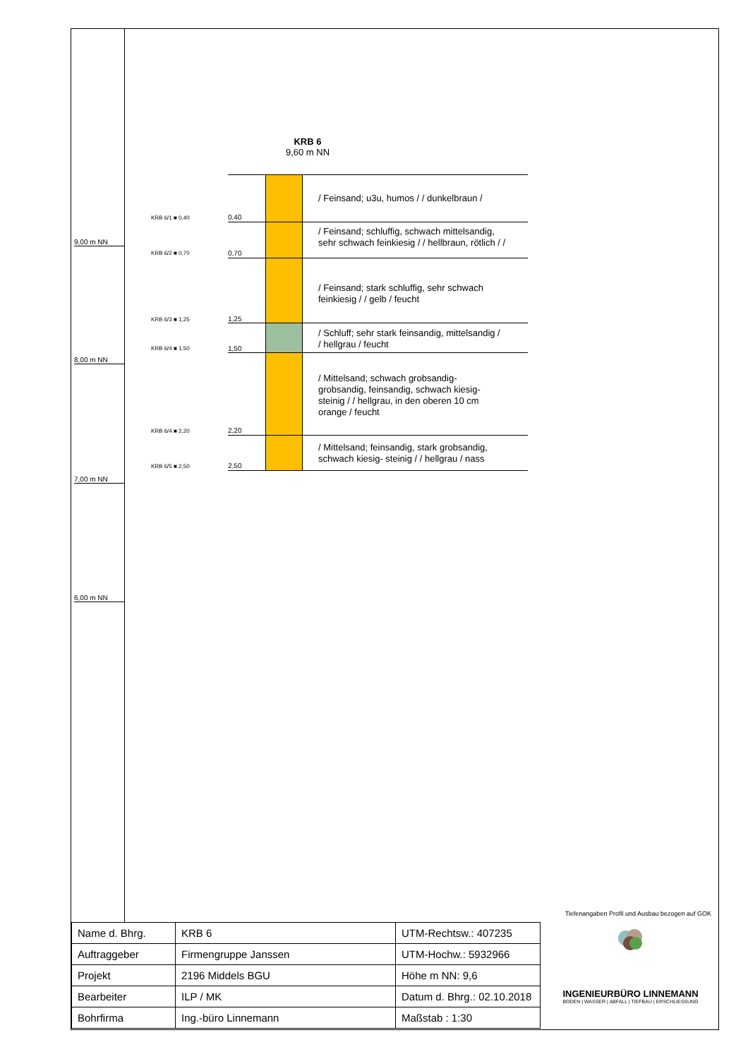9,00 m NN
8,00 m NN
7,00 m NN
6,00 m NN
KRB 6
9,60 m NN
/ Feinsand; u3u, humos / / dunkelbraun /
/ Feinsand; schluffig, schwach mittelsandig,
sehr schwach feinkiesig / / hellbraun, rötlich / /
/ Feinsand; stark schluffig, sehr schwach
feinkiesig / / gelb / feucht
/ Schluff; sehr stark feinsandig, mittelsandig /
/ hellgrau / feucht
/ Mittelsand; schwach grobsandig-
grobsandig, feinsandig, schwach kiesig-
steinig / / hellgrau, in den oberen 10 cm
orange / feucht
/ Mittelsand; feinsandig, stark grobsandig,
schwach kiesig- steinig / / hellgrau / nass
KRB 6/1 ■ 0,40 0,40
KRB 6/2 ■ 0,70 0,70
KRB 6/3 ■ 1,25 1,25
KRB 6/4 ■ 1,50 1,50
KRB 6/4 ■ 2,20 2,20
KRB 6/5 ■ 2,50 2,50
Tiefenangaben Profil und Ausbau bezogen auf GOK
| Name d. Bhrg. | KRB 6 | UTM-Rechtsw.: 407235 |
| Auftraggeber | Firmengruppe Janssen | UTM-Hochw.: 5932966 |
| Projekt | 2196 Middels BGU | Höhe m NN: 9,6 |
| Bearbeiter | ILP / MK | Datum d. Bhrg.: 02.10.2018 |
| Bohrfirma | Ing.-büro Linnemann | Maßstab : 1:30 |
INGENIEURBÜRO LINNEMANN
BODEN | WASSER | ABFALL | TIEFBAU | ERSCHLIESSUNG